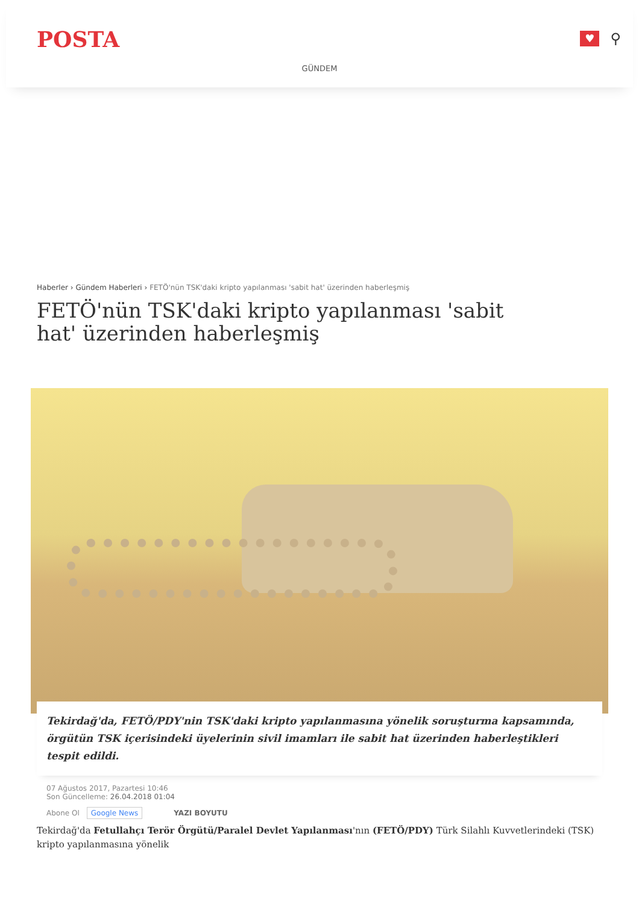POSTA
♥
⚲
GÜNDEM
Haberler › Gündem Haberleri › FETÖ'nün TSK'daki kripto yapılanması 'sabit hat' üzerinden haberleşmiş
FETÖ'nün TSK'daki kripto yapılanması 'sabit hat' üzerinden haberleşmiş
Tekirdağ'da, FETÖ/PDY'nin TSK'daki kripto yapılanmasına yönelik soruşturma kapsamında, örgütün TSK içerisindeki üyelerinin sivil imamları ile sabit hat üzerinden haberleştikleri tespit edildi.
07 Ağustos 2017, Pazartesi 10:46
Son Güncelleme: 26.04.2018 01:04
Abone Ol Google News YAZI BOYUTU
Tekirdağ'da Fetullahçı Terör Örgütü/Paralel Devlet Yapılanması'nın (FETÖ/PDY) Türk Silahlı Kuvvetlerindeki (TSK) kripto yapılanmasına yönelik